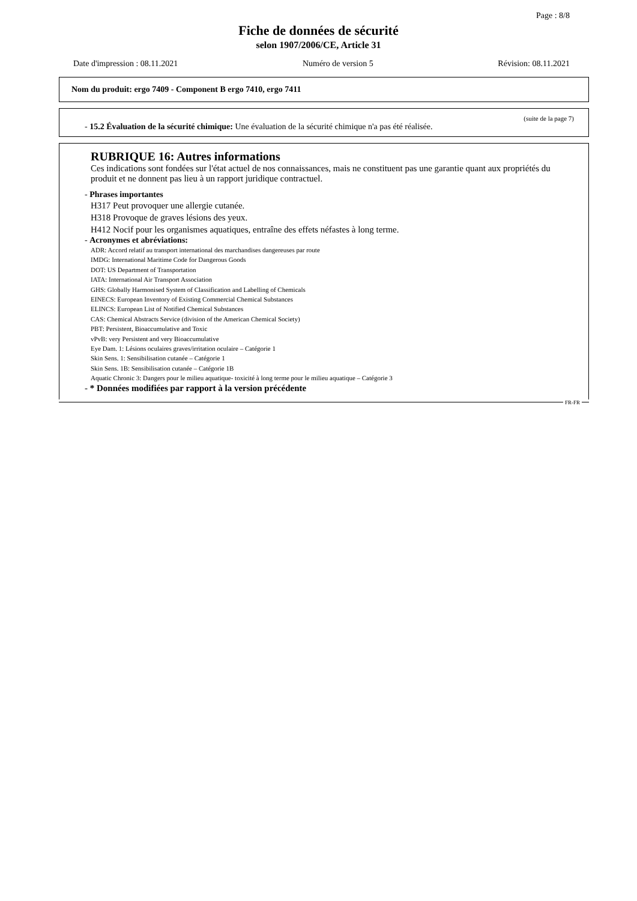Page : 8/8
Fiche de données de sécurité
selon 1907/2006/CE, Article 31
Date d'impression : 08.11.2021 Numéro de version 5 Révision: 08.11.2021
Nom du produit: ergo 7409 - Component B ergo 7410, ergo 7411
(suite de la page 7)
- 15.2 Évaluation de la sécurité chimique: Une évaluation de la sécurité chimique n'a pas été réalisée.
RUBRIQUE 16: Autres informations
Ces indications sont fondées sur l'état actuel de nos connaissances, mais ne constituent pas une garantie quant aux propriétés du produit et ne donnent pas lieu à un rapport juridique contractuel.
- Phrases importantes
H317 Peut provoquer une allergie cutanée.
H318 Provoque de graves lésions des yeux.
H412 Nocif pour les organismes aquatiques, entraîne des effets néfastes à long terme.
- Acronymes et abréviations:
ADR: Accord relatif au transport international des marchandises dangereuses par route
IMDG: International Maritime Code for Dangerous Goods
DOT: US Department of Transportation
IATA: International Air Transport Association
GHS: Globally Harmonised System of Classification and Labelling of Chemicals
EINECS: European Inventory of Existing Commercial Chemical Substances
ELINCS: European List of Notified Chemical Substances
CAS: Chemical Abstracts Service (division of the American Chemical Society)
PBT: Persistent, Bioaccumulative and Toxic
vPvB: very Persistent and very Bioaccumulative
Eye Dam. 1: Lésions oculaires graves/irritation oculaire – Catégorie 1
Skin Sens. 1: Sensibilisation cutanée – Catégorie 1
Skin Sens. 1B: Sensibilisation cutanée – Catégorie 1B
Aquatic Chronic 3: Dangers pour le milieu aquatique- toxicité à long terme pour le milieu aquatique – Catégorie 3
- * Données modifiées par rapport à la version précédente
FR-FR